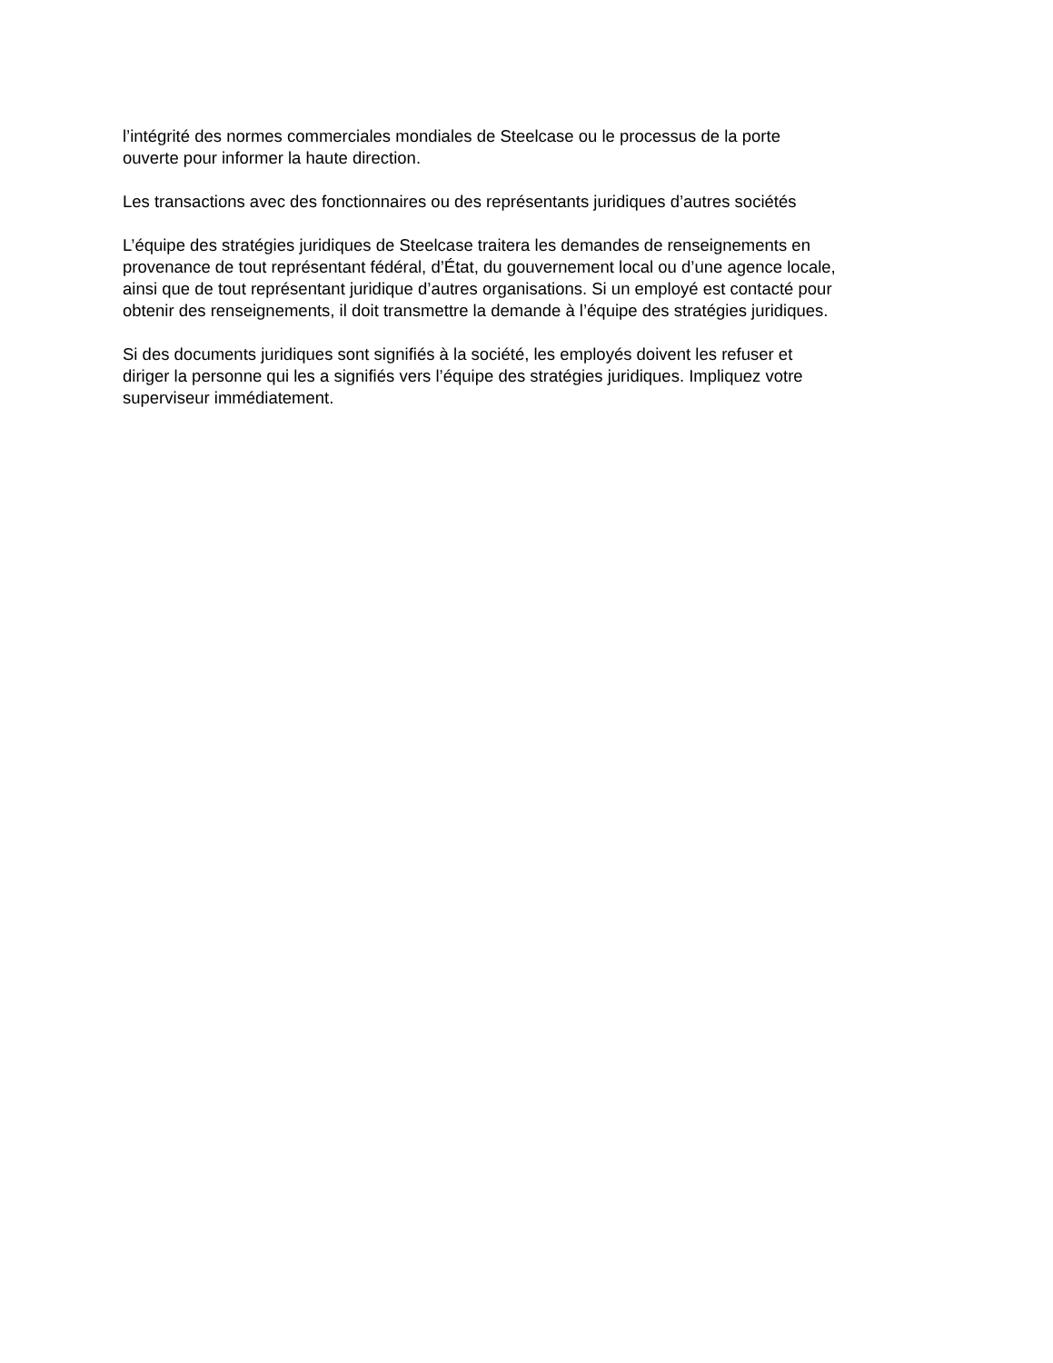l’intégrité des normes commerciales mondiales de Steelcase ou le processus de la porte
ouverte pour informer la haute direction.
Les transactions avec des fonctionnaires ou des représentants juridiques d’autres sociétés
L’équipe des stratégies juridiques de Steelcase traitera les demandes de renseignements en
provenance de tout représentant fédéral, d’État, du gouvernement local ou d’une agence locale,
ainsi que de tout représentant juridique d’autres organisations. Si un employé est contacté pour
obtenir des renseignements, il doit transmettre la demande à l’équipe des stratégies juridiques.
Si des documents juridiques sont signifiés à la société, les employés doivent les refuser et
diriger la personne qui les a signifiés vers l’équipe des stratégies juridiques. Impliquez votre
superviseur immédiatement.